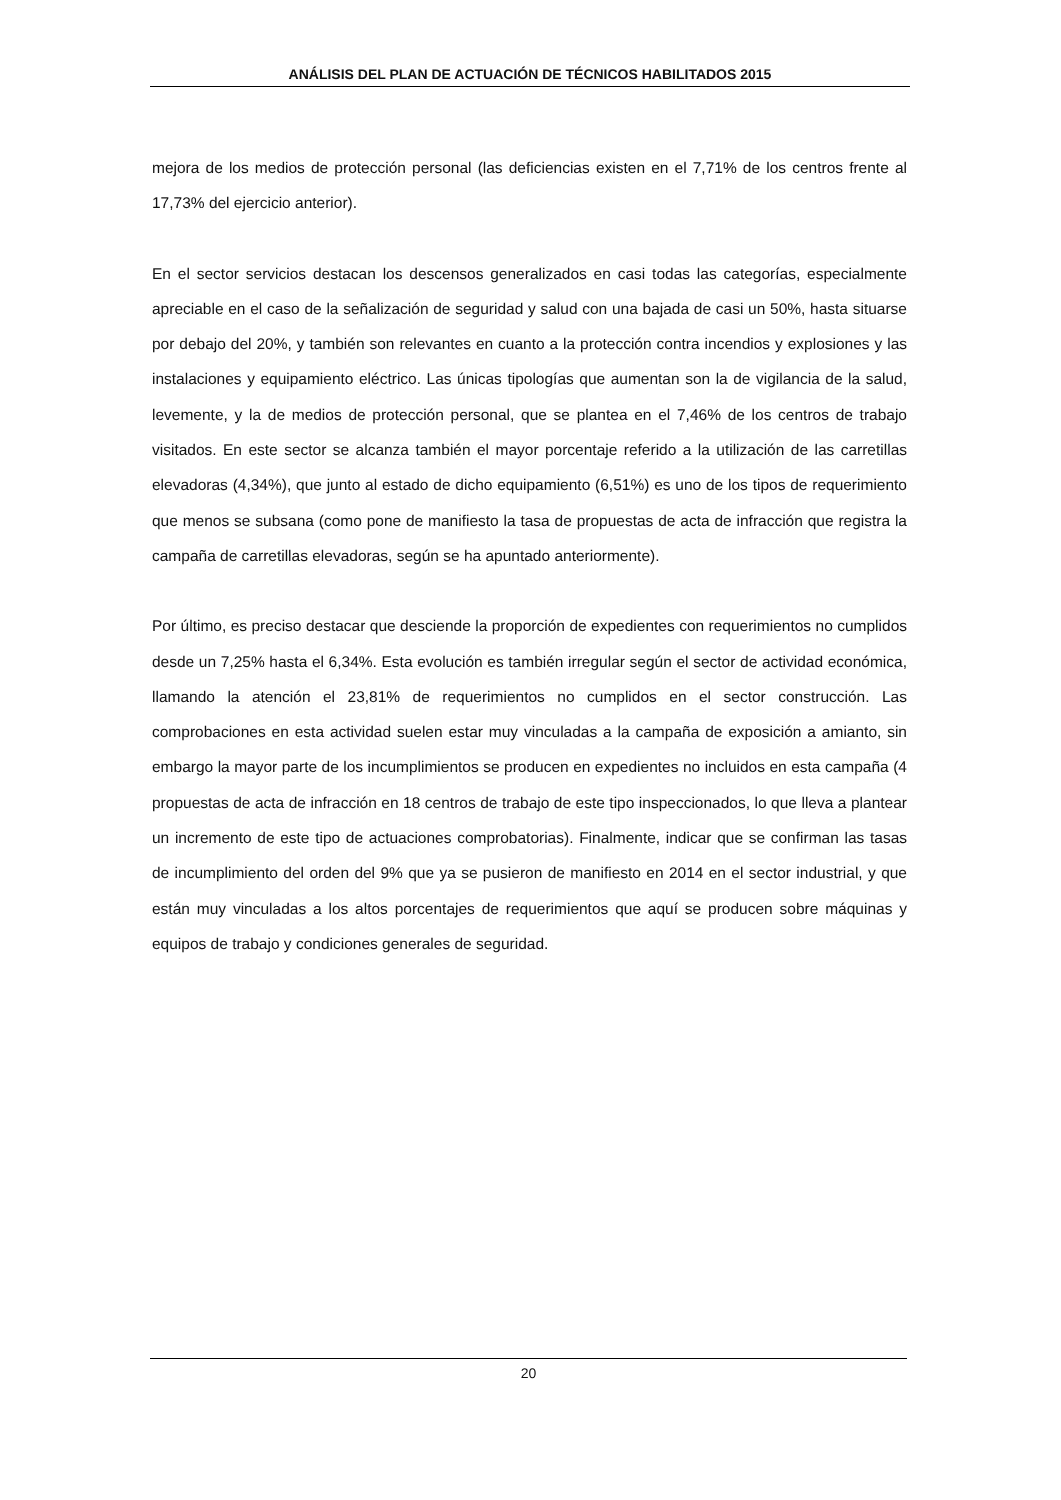ANÁLISIS DEL PLAN DE ACTUACIÓN DE TÉCNICOS HABILITADOS 2015
mejora de los medios de protección personal (las deficiencias existen en el 7,71% de los centros frente al 17,73% del ejercicio anterior).
En el sector servicios destacan los descensos generalizados en casi todas las categorías, especialmente apreciable en el caso de la señalización de seguridad y salud con una bajada de casi un 50%, hasta situarse por debajo del 20%, y también son relevantes en cuanto a la protección contra incendios y explosiones y las instalaciones y equipamiento eléctrico. Las únicas tipologías que aumentan son la de vigilancia de la salud, levemente, y la de medios de protección personal, que se plantea en el 7,46% de los centros de trabajo visitados. En este sector se alcanza también el mayor porcentaje referido a la utilización de las carretillas elevadoras (4,34%), que junto al estado de dicho equipamiento (6,51%) es uno de los tipos de requerimiento que menos se subsana (como pone de manifiesto la tasa de propuestas de acta de infracción que registra la campaña de carretillas elevadoras, según se ha apuntado anteriormente).
Por último, es preciso destacar que desciende la proporción de expedientes con requerimientos no cumplidos desde un 7,25% hasta el 6,34%. Esta evolución es también irregular según el sector de actividad económica, llamando la atención el 23,81% de requerimientos no cumplidos en el sector construcción. Las comprobaciones en esta actividad suelen estar muy vinculadas a la campaña de exposición a amianto, sin embargo la mayor parte de los incumplimientos se producen en expedientes no incluidos en esta campaña (4 propuestas de acta de infracción en 18 centros de trabajo de este tipo inspeccionados, lo que lleva a plantear un incremento de este tipo de actuaciones comprobatorias). Finalmente, indicar que se confirman las tasas de incumplimiento del orden del 9% que ya se pusieron de manifiesto en 2014 en el sector industrial, y que están muy vinculadas a los altos porcentajes de requerimientos que aquí se producen sobre máquinas y equipos de trabajo y condiciones generales de seguridad.
20